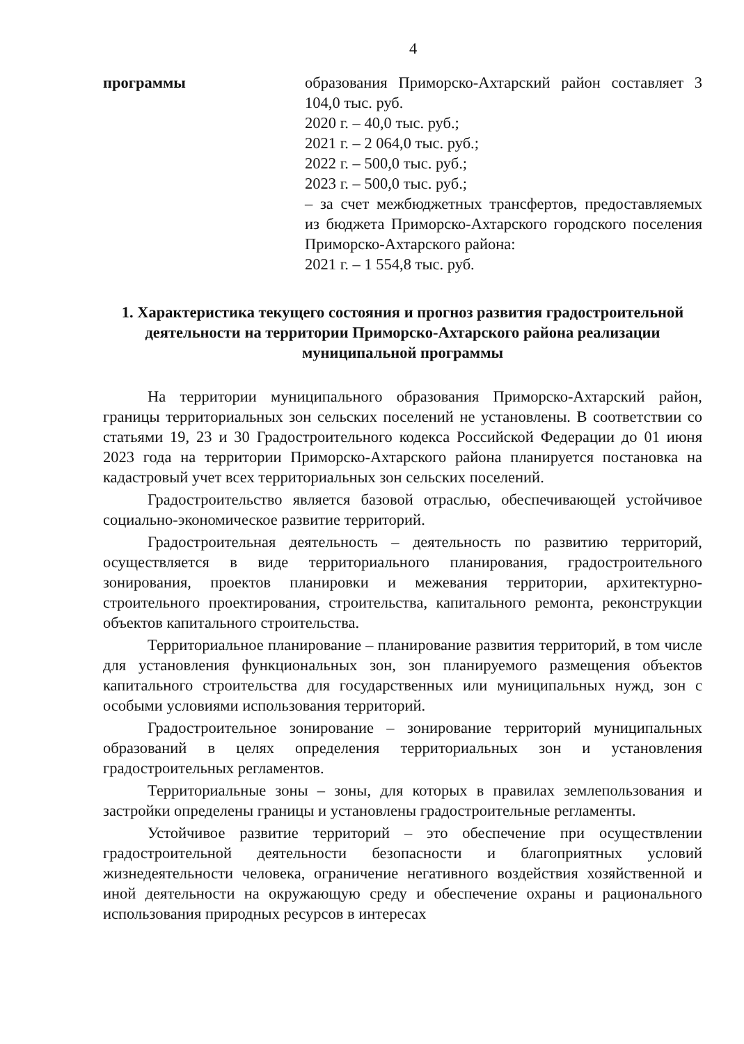4
| программы | образования Приморско-Ахтарский район составляет 3 104,0 тыс. руб. 2020 г. – 40,0 тыс. руб.; 2021 г. – 2 064,0 тыс. руб.; 2022 г. – 500,0 тыс. руб.; 2023 г. – 500,0 тыс. руб.; – за счет межбюджетных трансфертов, предоставляемых из бюджета Приморско-Ахтарского городского поселения Приморско-Ахтарского района: 2021 г. – 1 554,8 тыс. руб. |
1. Характеристика текущего состояния и прогноз развития градостроительной деятельности на территории Приморско-Ахтарского района реализации муниципальной программы
На территории муниципального образования Приморско-Ахтарский район, границы территориальных зон сельских поселений не установлены. В соответствии со статьями 19, 23 и 30 Градостроительного кодекса Российской Федерации до 01 июня 2023 года на территории Приморско-Ахтарского района планируется постановка на кадастровый учет всех территориальных зон сельских поселений.
Градостроительство является базовой отраслью, обеспечивающей устойчивое социально-экономическое развитие территорий.
Градостроительная деятельность – деятельность по развитию территорий, осуществляется в виде территориального планирования, градостроительного зонирования, проектов планировки и межевания территории, архитектурно-строительного проектирования, строительства, капитального ремонта, реконструкции объектов капитального строительства.
Территориальное планирование – планирование развития территорий, в том числе для установления функциональных зон, зон планируемого размещения объектов капитального строительства для государственных или муниципальных нужд, зон с особыми условиями использования территорий.
Градостроительное зонирование – зонирование территорий муниципальных образований в целях определения территориальных зон и установления градостроительных регламентов.
Территориальные зоны – зоны, для которых в правилах землепользования и застройки определены границы и установлены градостроительные регламенты.
Устойчивое развитие территорий – это обеспечение при осуществлении градостроительной деятельности безопасности и благоприятных условий жизнедеятельности человека, ограничение негативного воздействия хозяйственной и иной деятельности на окружающую среду и обеспечение охраны и рационального использования природных ресурсов в интересах